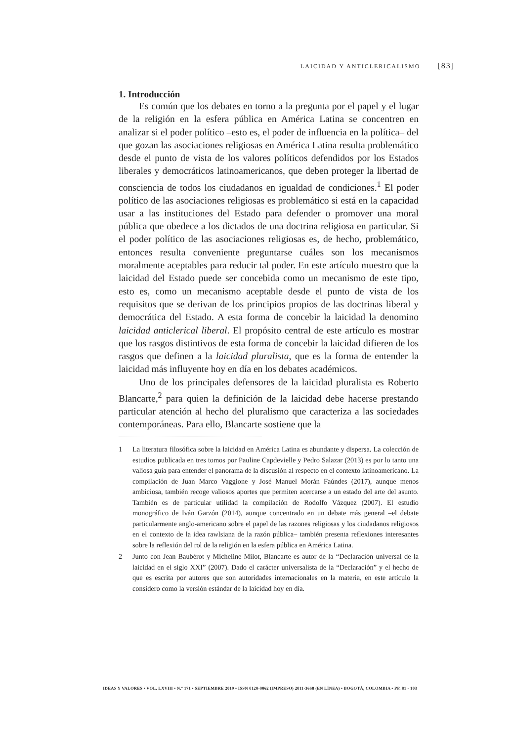LAICIDAD Y ANTICLERICALISMO [83]
1. Introducción
Es común que los debates en torno a la pregunta por el papel y el lugar de la religión en la esfera pública en América Latina se concentren en analizar si el poder político –esto es, el poder de influencia en la política– del que gozan las asociaciones religiosas en América Latina resulta problemático desde el punto de vista de los valores políticos defendidos por los Estados liberales y democráticos latinoamericanos, que deben proteger la libertad de consciencia de todos los ciudadanos en igualdad de condiciones.<sup>1</sup> El poder político de las asociaciones religiosas es problemático si está en la capacidad usar a las instituciones del Estado para defender o promover una moral pública que obedece a los dictados de una doctrina religiosa en particular. Si el poder político de las asociaciones religiosas es, de hecho, problemático, entonces resulta conveniente preguntarse cuáles son los mecanismos moralmente aceptables para reducir tal poder. En este artículo muestro que la laicidad del Estado puede ser concebida como un mecanismo de este tipo, esto es, como un mecanismo aceptable desde el punto de vista de los requisitos que se derivan de los principios propios de las doctrinas liberal y democrática del Estado. A esta forma de concebir la laicidad la denomino laicidad anticlerical liberal. El propósito central de este artículo es mostrar que los rasgos distintivos de esta forma de concebir la laicidad difieren de los rasgos que definen a la laicidad pluralista, que es la forma de entender la laicidad más influyente hoy en día en los debates académicos.
Uno de los principales defensores de la laicidad pluralista es Roberto Blancarte,<sup>2</sup> para quien la definición de la laicidad debe hacerse prestando particular atención al hecho del pluralismo que caracteriza a las sociedades contemporáneas. Para ello, Blancarte sostiene que la
1 La literatura filosófica sobre la laicidad en América Latina es abundante y dispersa. La colección de estudios publicada en tres tomos por Pauline Capdevielle y Pedro Salazar (2013) es por lo tanto una valiosa guía para entender el panorama de la discusión al respecto en el contexto latinoamericano. La compilación de Juan Marco Vaggione y José Manuel Morán Faúndes (2017), aunque menos ambiciosa, también recoge valiosos aportes que permiten acercarse a un estado del arte del asunto. También es de particular utilidad la compilación de Rodolfo Vázquez (2007). El estudio monográfico de Iván Garzón (2014), aunque concentrado en un debate más general –el debate particularmente anglo-americano sobre el papel de las razones religiosas y los ciudadanos religiosos en el contexto de la idea rawlsiana de la razón pública– también presenta reflexiones interesantes sobre la reflexión del rol de la religión en la esfera pública en América Latina.
2 Junto con Jean Baubérot y Micheline Milot, Blancarte es autor de la “Declaración universal de la laicidad en el siglo XXI” (2007). Dado el carácter universalista de la “Declaración” y el hecho de que es escrita por autores que son autoridades internacionales en la materia, en este artículo la considero como la versión estándar de la laicidad hoy en día.
IDEAS Y VALORES • VOL. LXVIII • N.º 171 • SEPTIEMBRE 2019 • ISSN 0120-0062 (IMPRESO) 2011-3668 (EN LÍNEA) • BOGOTÁ, COLOMBIA • PP. 81 - 103